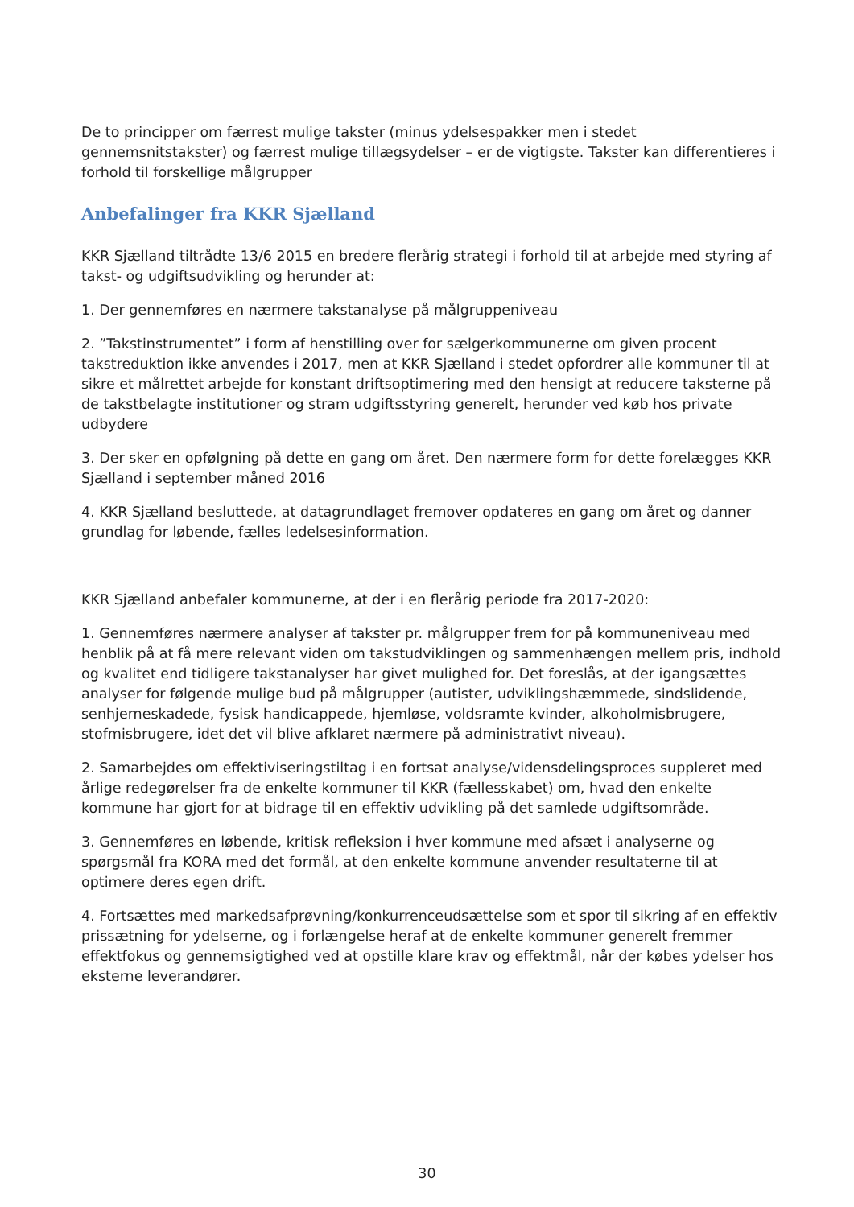De to principper om færrest mulige takster (minus ydelsespakker men i stedet gennemsnitstakster) og færrest mulige tillægsydelser – er de vigtigste. Takster kan differentieres i forhold til forskellige målgrupper
Anbefalinger fra KKR Sjælland
KKR Sjælland tiltrådte 13/6 2015 en bredere flerårig strategi i forhold til at arbejde med styring af takst- og udgiftsudvikling og herunder at:
1. Der gennemføres en nærmere takstanalyse på målgruppeniveau
2. ”Takstinstrumentet” i form af henstilling over for sælgerkommunerne om given procent takstreduktion ikke anvendes i 2017, men at KKR Sjælland i stedet opfordrer alle kommuner til at sikre et målrettet arbejde for konstant driftsoptimering med den hensigt at reducere taksterne på de takstbelagte institutioner og stram udgiftsstyring generelt, herunder ved køb hos private udbydere
3. Der sker en opfølgning på dette en gang om året. Den nærmere form for dette forelægges KKR Sjælland i september måned 2016
4. KKR Sjælland besluttede, at datagrundlaget fremover opdateres en gang om året og danner grundlag for løbende, fælles ledelsesinformation.
KKR Sjælland anbefaler kommunerne, at der i en flerårig periode fra 2017-2020:
1. Gennemføres nærmere analyser af takster pr. målgrupper frem for på kommuneniveau med henblik på at få mere relevant viden om takstudviklingen og sammenhængen mellem pris, indhold og kvalitet end tidligere takstanalyser har givet mulighed for. Det foreslås, at der igangsættes analyser for følgende mulige bud på målgrupper (autister, udviklingshæmmede, sindslidende, senhjerneskadede, fysisk handicappede, hjemløse, voldsramte kvinder, alkoholmisbrugere, stofmisbrugere, idet det vil blive afklaret nærmere på administrativt niveau).
2. Samarbejdes om effektiviseringstiltag i en fortsat analyse/vidensdelingsproces suppleret med årlige redegørelser fra de enkelte kommuner til KKR (fællesskabet) om, hvad den enkelte kommune har gjort for at bidrage til en effektiv udvikling på det samlede udgiftsområde.
3. Gennemføres en løbende, kritisk refleksion i hver kommune med afsæt i analyserne og spørgsmål fra KORA med det formål, at den enkelte kommune anvender resultaterne til at optimere deres egen drift.
4. Fortsættes med markedsafprøvning/konkurrenceudsættelse som et spor til sikring af en effektiv prissætning for ydelserne, og i forlængelse heraf at de enkelte kommuner generelt fremmer effektfokus og gennemsigtighed ved at opstille klare krav og effektmål, når der købes ydelser hos eksterne leverandører.
30